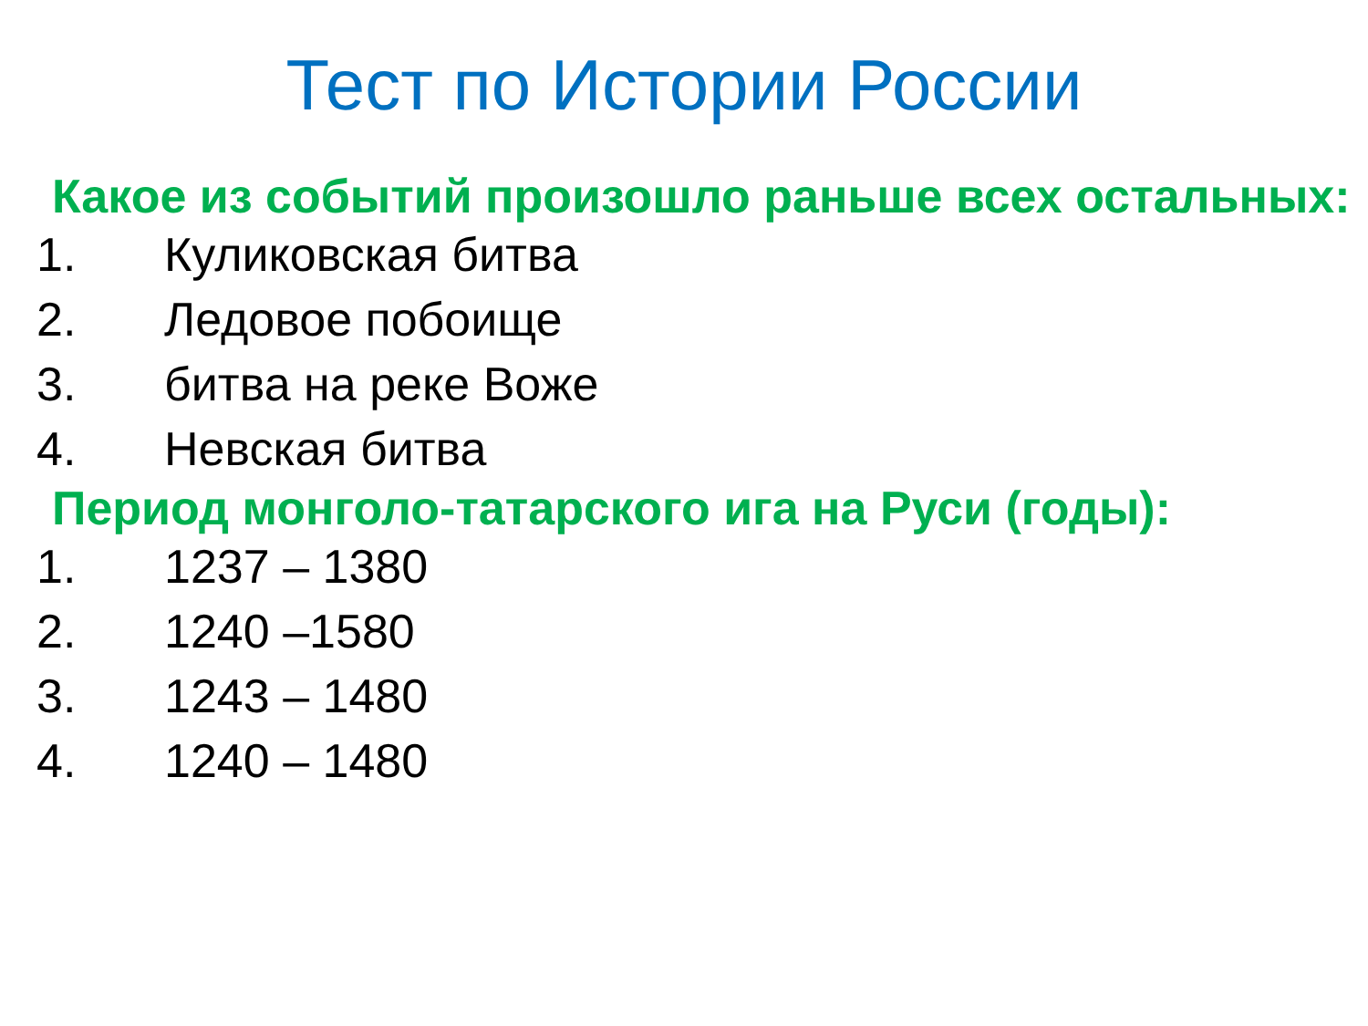Тест по Истории России
Какое из событий произошло раньше всех остальных:
1. Куликовская битва
2. Ледовое побоище
3. битва на реке Воже
4. Невская битва
Период монголо-татарского ига на Руси (годы):
1. 1237 – 1380
2. 1240 –1580
3. 1243 – 1480
4. 1240 – 1480